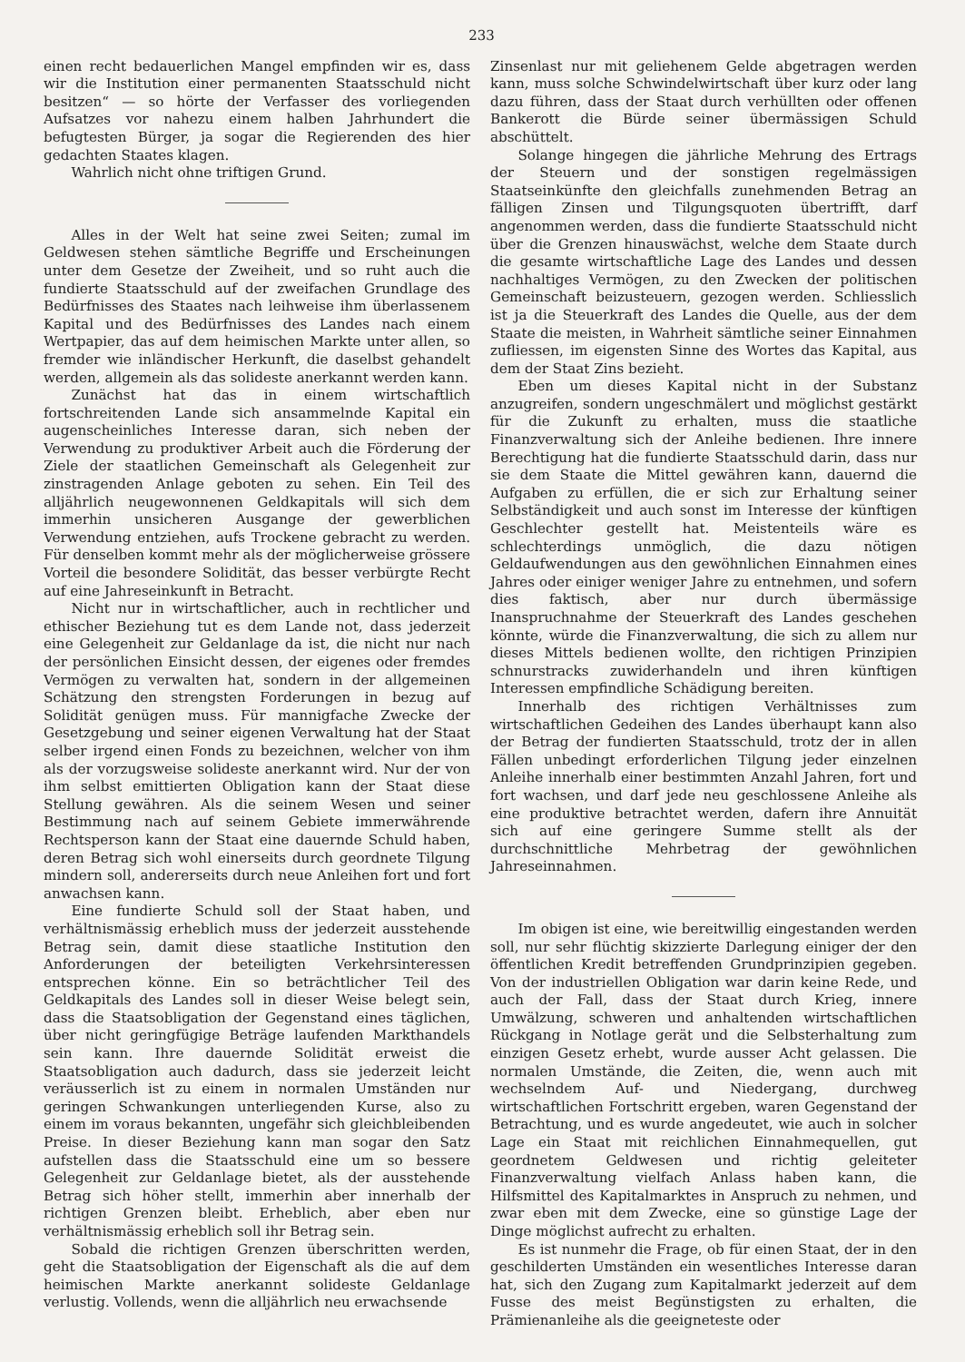233
einen recht bedauerlichen Mangel empfinden wir es, dass wir die Institution einer permanenten Staatsschuld nicht besitzen“ — so hörte der Verfasser des vorliegenden Aufsatzes vor nahezu einem halben Jahrhundert die befugtesten Bürger, ja sogar die Regierenden des hier gedachten Staates klagen.
Wahrlich nicht ohne triftigen Grund.
Alles in der Welt hat seine zwei Seiten; zumal im Geldwesen stehen sämtliche Begriffe und Erscheinungen unter dem Gesetze der Zweiheit, und so ruht auch die fundierte Staatsschuld auf der zweifachen Grundlage des Bedürfnisses des Staates nach leihweise ihm überlassenem Kapital und des Bedürfnisses des Landes nach einem Wertpapier, das auf dem heimischen Markte unter allen, so fremder wie inländischer Herkunft, die daselbst gehandelt werden, allgemein als das solideste anerkannt werden kann.
Zunächst hat das in einem wirtschaftlich fortschreitenden Lande sich ansammelnde Kapital ein augenscheinliches Interesse daran, sich neben der Verwendung zu produktiver Arbeit auch die Förderung der Ziele der staatlichen Gemeinschaft als Gelegenheit zur zinstragenden Anlage geboten zu sehen. Ein Teil des alljährlich neugewonnenen Geldkapitals will sich dem immerhin unsicheren Ausgange der gewerblichen Verwendung entziehen, aufs Trockene gebracht zu werden. Für denselben kommt mehr als der möglicherweise grössere Vorteil die besondere Solidität, das besser verbürgte Recht auf eine Jahreseinkunft in Betracht.
Nicht nur in wirtschaftlicher, auch in rechtlicher und ethischer Beziehung tut es dem Lande not, dass jederzeit eine Gelegenheit zur Geldanlage da ist, die nicht nur nach der persönlichen Einsicht dessen, der eigenes oder fremdes Vermögen zu verwalten hat, sondern in der allgemeinen Schätzung den strengsten Forderungen in bezug auf Solidität genügen muss. Für mannigfache Zwecke der Gesetzgebung und seiner eigenen Verwaltung hat der Staat selber irgend einen Fonds zu bezeichnen, welcher von ihm als der vorzugsweise solideste anerkannt wird. Nur der von ihm selbst emittierten Obligation kann der Staat diese Stellung gewähren. Als die seinem Wesen und seiner Bestimmung nach auf seinem Gebiete immerwährende Rechtsperson kann der Staat eine dauernde Schuld haben, deren Betrag sich wohl einerseits durch geordnete Tilgung mindern soll, andererseits durch neue Anleihen fort und fort anwachsen kann.
Eine fundierte Schuld soll der Staat haben, und verhältnismässig erheblich muss der jederzeit ausstehende Betrag sein, damit diese staatliche Institution den Anforderungen der beteiligten Verkehrsinteressen entsprechen könne. Ein so beträchtlicher Teil des Geldkapitals des Landes soll in dieser Weise belegt sein, dass die Staatsobligation der Gegenstand eines täglichen, über nicht geringfügige Beträge laufenden Markthandels sein kann. Ihre dauernde Solidität erweist die Staatsobligation auch dadurch, dass sie jederzeit leicht veräusserlich ist zu einem in normalen Umständen nur geringen Schwankungen unterliegenden Kurse, also zu einem im voraus bekannten, ungefähr sich gleichbleibenden Preise. In dieser Beziehung kann man sogar den Satz aufstellen dass die Staatsschuld eine um so bessere Gelegenheit zur Geldanlage bietet, als der ausstehende Betrag sich höher stellt, immerhin aber innerhalb der richtigen Grenzen bleibt. Erheblich, aber eben nur verhältnismässig erheblich soll ihr Betrag sein.
Sobald die richtigen Grenzen überschritten werden, geht die Staatsobligation der Eigenschaft als die auf dem heimischen Markte anerkannt solideste Geldanlage verlustig. Vollends, wenn die alljährlich neu erwachsende
Zinsenlast nur mit geliehenem Gelde abgetragen werden kann, muss solche Schwindelwirtschaft über kurz oder lang dazu führen, dass der Staat durch verhüllten oder offenen Bankerott die Bürde seiner übermässigen Schuld abschüttelt.
Solange hingegen die jährliche Mehrung des Ertrags der Steuern und der sonstigen regelmässigen Staatseinkünfte den gleichfalls zunehmenden Betrag an fälligen Zinsen und Tilgungsquoten übertrifft, darf angenommen werden, dass die fundierte Staatsschuld nicht über die Grenzen hinauswächst, welche dem Staate durch die gesamte wirtschaftliche Lage des Landes und dessen nachhaltiges Vermögen, zu den Zwecken der politischen Gemeinschaft beizusteuern, gezogen werden. Schliesslich ist ja die Steuerkraft des Landes die Quelle, aus der dem Staate die meisten, in Wahrheit sämtliche seiner Einnahmen zufliessen, im eigensten Sinne des Wortes das Kapital, aus dem der Staat Zins bezieht.
Eben um dieses Kapital nicht in der Substanz anzugreifen, sondern ungeschmälert und möglichst gestärkt für die Zukunft zu erhalten, muss die staatliche Finanzverwaltung sich der Anleihe bedienen. Ihre innere Berechtigung hat die fundierte Staatsschuld darin, dass nur sie dem Staate die Mittel gewähren kann, dauernd die Aufgaben zu erfüllen, die er sich zur Erhaltung seiner Selbständigkeit und auch sonst im Interesse der künftigen Geschlechter gestellt hat. Meistenteils wäre es schlechterdings unmöglich, die dazu nötigen Geldaufwendungen aus den gewöhnlichen Einnahmen eines Jahres oder einiger weniger Jahre zu entnehmen, und sofern dies faktisch, aber nur durch übermässige Inanspruchnahme der Steuerkraft des Landes geschehen könnte, würde die Finanzverwaltung, die sich zu allem nur dieses Mittels bedienen wollte, den richtigen Prinzipien schnurstracks zuwiderhandeln und ihren künftigen Interessen empfindliche Schädigung bereiten.
Innerhalb des richtigen Verhältnisses zum wirtschaftlichen Gedeihen des Landes überhaupt kann also der Betrag der fundierten Staatsschuld, trotz der in allen Fällen unbedingt erforderlichen Tilgung jeder einzelnen Anleihe innerhalb einer bestimmten Anzahl Jahren, fort und fort wachsen, und darf jede neu geschlossene Anleihe als eine produktive betrachtet werden, dafern ihre Annuität sich auf eine geringere Summe stellt als der durchschnittliche Mehrbetrag der gewöhnlichen Jahreseinnahmen.
Im obigen ist eine, wie bereitwillig eingestanden werden soll, nur sehr flüchtig skizzierte Darlegung einiger der den öffentlichen Kredit betreffenden Grundprinzipien gegeben. Von der industriellen Obligation war darin keine Rede, und auch der Fall, dass der Staat durch Krieg, innere Umwälzung, schweren und anhaltenden wirtschaftlichen Rückgang in Notlage gerät und die Selbsterhaltung zum einzigen Gesetz erhebt, wurde ausser Acht gelassen. Die normalen Umstände, die Zeiten, die, wenn auch mit wechselndem Auf- und Niedergang, durchweg wirtschaftlichen Fortschritt ergeben, waren Gegenstand der Betrachtung, und es wurde angedeutet, wie auch in solcher Lage ein Staat mit reichlichen Einnahmequellen, gut geordnetem Geldwesen und richtig geleiteter Finanzverwaltung vielfach Anlass haben kann, die Hilfsmittel des Kapitalmarktes in Anspruch zu nehmen, und zwar eben mit dem Zwecke, eine so günstige Lage der Dinge möglichst aufrecht zu erhalten.
Es ist nunmehr die Frage, ob für einen Staat, der in den geschilderten Umständen ein wesentliches Interesse daran hat, sich den Zugang zum Kapitalmarkt jederzeit auf dem Fusse des meist Begünstigsten zu erhalten, die Prämienanleihe als die geeigneteste oder